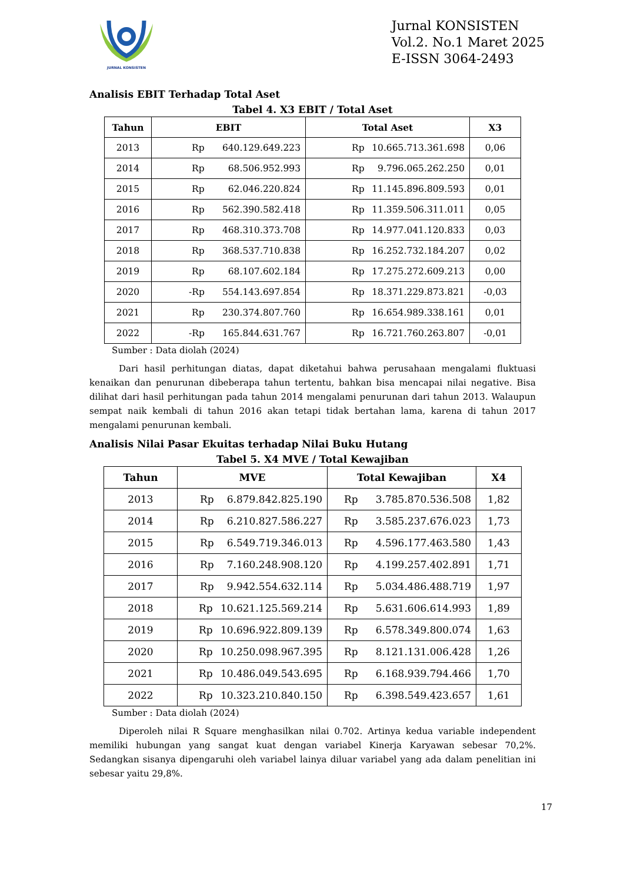JURNAL KONSISTEN
Jurnal KONSISTEN
Vol.2. No.1 Maret 2025
E-ISSN 3064-2493
Analisis EBIT Terhadap Total Aset
Tabel 4. X3 EBIT / Total Aset
| Tahun | EBIT | Total Aset | X3 |
| --- | --- | --- | --- |
| 2013 | Rp 640.129.649.223 | Rp 10.665.713.361.698 | 0,06 |
| 2014 | Rp 68.506.952.993 | Rp 9.796.065.262.250 | 0,01 |
| 2015 | Rp 62.046.220.824 | Rp 11.145.896.809.593 | 0,01 |
| 2016 | Rp 562.390.582.418 | Rp 11.359.506.311.011 | 0,05 |
| 2017 | Rp 468.310.373.708 | Rp 14.977.041.120.833 | 0,03 |
| 2018 | Rp 368.537.710.838 | Rp 16.252.732.184.207 | 0,02 |
| 2019 | Rp 68.107.602.184 | Rp 17.275.272.609.213 | 0,00 |
| 2020 | -Rp 554.143.697.854 | Rp 18.371.229.873.821 | -0,03 |
| 2021 | Rp 230.374.807.760 | Rp 16.654.989.338.161 | 0,01 |
| 2022 | -Rp 165.844.631.767 | Rp 16.721.760.263.807 | -0,01 |
Sumber : Data diolah (2024)
Dari hasil perhitungan diatas, dapat diketahui bahwa perusahaan mengalami fluktuasi kenaikan dan penurunan dibeberapa tahun tertentu, bahkan bisa mencapai nilai negative. Bisa dilihat dari hasil perhitungan pada tahun 2014 mengalami penurunan dari tahun 2013. Walaupun sempat naik kembali di tahun 2016 akan tetapi tidak bertahan lama, karena di tahun 2017 mengalami penurunan kembali.
Analisis Nilai Pasar Ekuitas terhadap Nilai Buku Hutang
Tabel 5. X4 MVE / Total Kewajiban
| Tahun | MVE | Total Kewajiban | X4 |
| --- | --- | --- | --- |
| 2013 | Rp 6.879.842.825.190 | Rp 3.785.870.536.508 | 1,82 |
| 2014 | Rp 6.210.827.586.227 | Rp 3.585.237.676.023 | 1,73 |
| 2015 | Rp 6.549.719.346.013 | Rp 4.596.177.463.580 | 1,43 |
| 2016 | Rp 7.160.248.908.120 | Rp 4.199.257.402.891 | 1,71 |
| 2017 | Rp 9.942.554.632.114 | Rp 5.034.486.488.719 | 1,97 |
| 2018 | Rp 10.621.125.569.214 | Rp 5.631.606.614.993 | 1,89 |
| 2019 | Rp 10.696.922.809.139 | Rp 6.578.349.800.074 | 1,63 |
| 2020 | Rp 10.250.098.967.395 | Rp 8.121.131.006.428 | 1,26 |
| 2021 | Rp 10.486.049.543.695 | Rp 6.168.939.794.466 | 1,70 |
| 2022 | Rp 10.323.210.840.150 | Rp 6.398.549.423.657 | 1,61 |
Sumber : Data diolah (2024)
Diperoleh nilai R Square menghasilkan nilai 0.702. Artinya kedua variable independent memiliki hubungan yang sangat kuat dengan variabel Kinerja Karyawan sebesar 70,2%. Sedangkan sisanya dipengaruhi oleh variabel lainya diluar variabel yang ada dalam penelitian ini sebesar yaitu 29,8%.
17